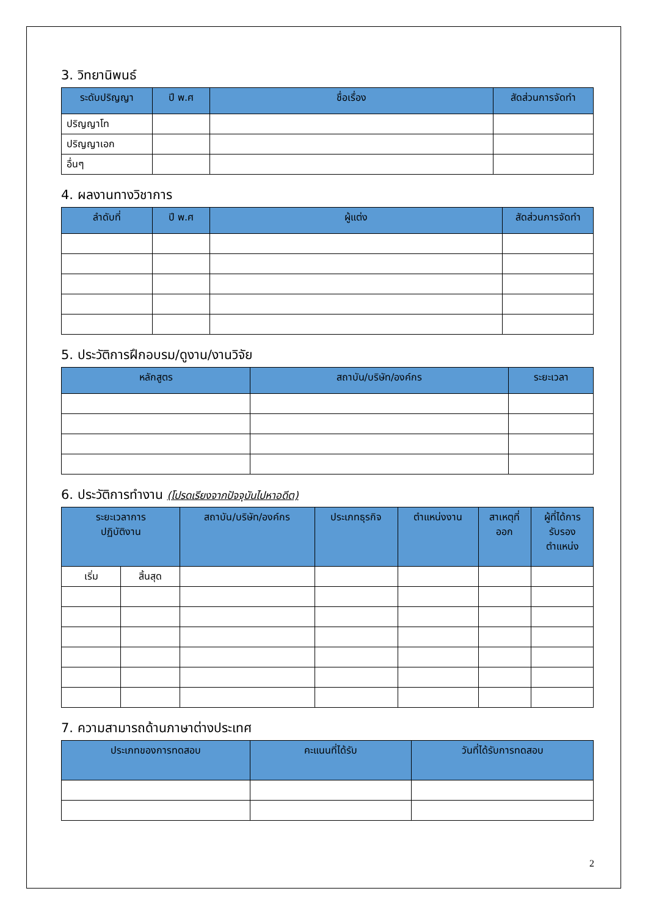3. วิทยานิพนธ์
| ระดับปริญญา | ปี พ.ศ | ชื่อเรื่อง | สัดส่วนการจัดทำ |
| --- | --- | --- | --- |
| ปริญญาโท | | | |
| ปริญญาเอก | | | |
| อื่นๆ | | | |
4. ผลงานทางวิชาการ
| ลำดับที่ | ปี พ.ศ | ผู้แต่ง | สัดส่วนการจัดทำ |
| --- | --- | --- | --- |
5. ประวัติการฝึกอบรม/ดูงาน/งานวิจัย
| หลักสูตร | สถาบัน/บริษัท/องค์กร | ระยะเวลา |
| --- | --- | --- |
6. ประวัติการทำงาน (โปรดเรียงจากปัจจุบันไปหาอดีต)
| ระยะเวลาการ ปฏิบัติงาน | | สถาบัน/บริษัท/องค์กร | ประเภทธุรกิจ | ตำแหน่งงาน | สาเหตุที่ ออก | ผู้ที่ได้การ รับรอง ตำแหน่ง |
| --- | --- | --- | --- | --- | --- | --- |
| เริ่ม | สิ้นสุด | | | | | |
7. ความสามารถด้านภาษาต่างประเทศ
| ประเภทของการทดสอบ | คะแนนที่ได้รับ | วันที่ได้รับการทดสอบ |
| --- | --- | --- |
2